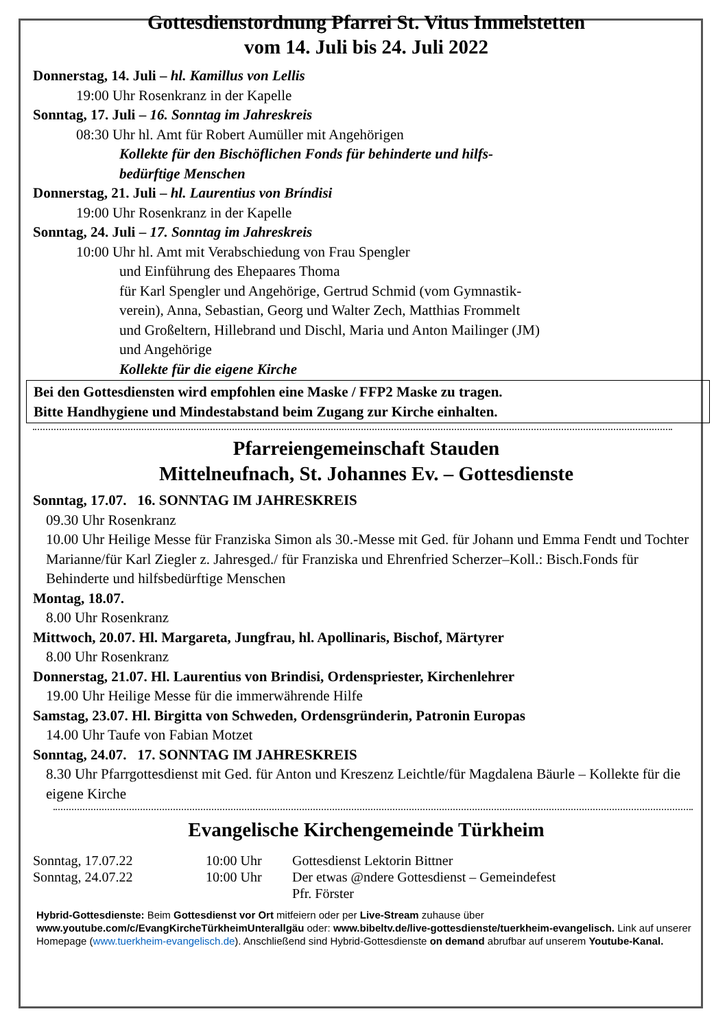Gottesdienstordnung Pfarrei St. Vitus Immelstetten
vom 14. Juli bis 24. Juli 2022
Donnerstag, 14. Juli – hl. Kamillus von Lellis
19:00 Uhr Rosenkranz in der Kapelle
Sonntag, 17. Juli – 16. Sonntag im Jahreskreis
08:30 Uhr hl. Amt für Robert Aumüller mit Angehörigen
Kollekte für den Bischöflichen Fonds für behinderte und hilfs-
bedürftige Menschen
Donnerstag, 21. Juli – hl. Laurentius von Bríndisi
19:00 Uhr Rosenkranz in der Kapelle
Sonntag, 24. Juli – 17. Sonntag im Jahreskreis
10:00 Uhr hl. Amt mit Verabschiedung von Frau Spengler
und Einführung des Ehepaares Thoma
für Karl Spengler und Angehörige, Gertrud Schmid (vom Gymnastik-
verein), Anna, Sebastian, Georg und Walter Zech, Matthias Frommelt
und Großeltern, Hillebrand und Dischl, Maria und Anton Mailinger (JM)
und Angehörige
Kollekte für die eigene Kirche
Bei den Gottesdiensten wird empfohlen eine Maske / FFP2 Maske zu tragen.
Bitte Handhygiene und Mindestabstand beim Zugang zur Kirche einhalten.
Pfarreiengemeinschaft Stauden
Mittelneufnach, St. Johannes Ev. – Gottesdienste
Sonntag, 17.07. 16. SONNTAG IM JAHRESKREIS
09.30 Uhr Rosenkranz
10.00 Uhr Heilige Messe für Franziska Simon als 30.-Messe mit Ged. für Johann und Emma Fendt und Tochter Marianne/für Karl Ziegler z. Jahresged./ für Franziska und Ehrenfried Scherzer–Koll.: Bisch.Fonds für Behinderte und hilfsbedürftige Menschen
Montag, 18.07.
8.00 Uhr Rosenkranz
Mittwoch, 20.07. Hl. Margareta, Jungfrau, hl. Apollinaris, Bischof, Märtyrer
8.00 Uhr Rosenkranz
Donnerstag, 21.07. Hl. Laurentius von Brindisi, Ordenspriester, Kirchenlehrer
19.00 Uhr Heilige Messe für die immerwährende Hilfe
Samstag, 23.07. Hl. Birgitta von Schweden, Ordensgründerin, Patronin Europas
14.00 Uhr Taufe von Fabian Motzet
Sonntag, 24.07. 17. SONNTAG IM JAHRESKREIS
8.30 Uhr Pfarrgottesdienst mit Ged. für Anton und Kreszenz Leichtle/für Magdalena Bäurle – Kollekte für die eigene Kirche
Evangelische Kirchengemeinde Türkheim
| Sonntag, 17.07.22 | 10:00 Uhr | Gottesdienst Lektorin Bittner |
| Sonntag, 24.07.22 | 10:00 Uhr | Der etwas @ndere Gottesdienst – Gemeindefest Pfr. Förster |
Hybrid-Gottesdienste: Beim Gottesdienst vor Ort mitfeiern oder per Live-Stream zuhause über www.youtube.com/c/EvangKircheTürkheimUnterallgäu oder: www.bibeltv.de/live-gottesdienste/tuerkheim-evangelisch. Link auf unserer Homepage (www.tuerkheim-evangelisch.de). Anschließend sind Hybrid-Gottesdienste on demand abrufbar auf unserem Youtube-Kanal.